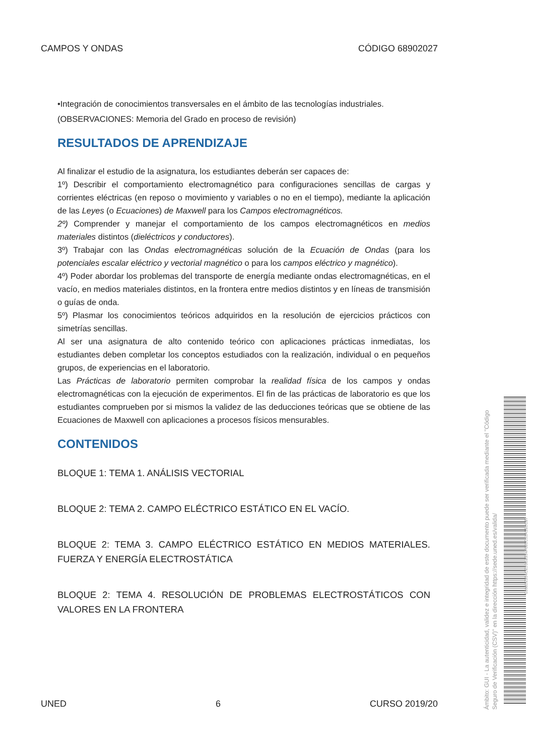CAMPOS Y ONDAS CÓDIGO 68902027
•Integración de conocimientos transversales en el ámbito de las tecnologías industriales.
(OBSERVACIONES: Memoria del Grado en proceso de revisión)
RESULTADOS DE APRENDIZAJE
Al finalizar el estudio de la asignatura, los estudiantes deberán ser capaces de:
1º) Describir el comportamiento electromagnético para configuraciones sencillas de cargas y corrientes eléctricas (en reposo o movimiento y variables o no en el tiempo), mediante la aplicación de las Leyes (o Ecuaciones) de Maxwell para los Campos electromagnéticos.
2º) Comprender y manejar el comportamiento de los campos electromagnéticos en medios materiales distintos (dieléctricos y conductores).
3º) Trabajar con las Ondas electromagnéticas solución de la Ecuación de Ondas (para los potenciales escalar eléctrico y vectorial magnético o para los campos eléctrico y magnético).
4º) Poder abordar los problemas del transporte de energía mediante ondas electromagnéticas, en el vacío, en medios materiales distintos, en la frontera entre medios distintos y en líneas de transmisión o guías de onda.
5º) Plasmar los conocimientos teóricos adquiridos en la resolución de ejercicios prácticos con simetrías sencillas.
Al ser una asignatura de alto contenido teórico con aplicaciones prácticas inmediatas, los estudiantes deben completar los conceptos estudiados con la realización, individual o en pequeños grupos, de experiencias en el laboratorio.
Las Prácticas de laboratorio permiten comprobar la realidad física de los campos y ondas electromagnéticas con la ejecución de experimentos. El fin de las prácticas de laboratorio es que los estudiantes comprueben por si mismos la validez de las deducciones teóricas que se obtiene de las Ecuaciones de Maxwell con aplicaciones a procesos físicos mensurables.
CONTENIDOS
BLOQUE 1: TEMA 1. ANÁLISIS VECTORIAL
BLOQUE 2: TEMA 2. CAMPO ELÉCTRICO ESTÁTICO EN EL VACÍO.
BLOQUE 2: TEMA 3. CAMPO ELÉCTRICO ESTÁTICO EN MEDIOS MATERIALES. FUERZA Y ENERGÍA ELECTROSTÁTICA
BLOQUE 2: TEMA 4. RESOLUCIÓN DE PROBLEMAS ELECTROSTÁTICOS CON VALORES EN LA FRONTERA
UNED 6 CURSO 2019/20
Ámbito: GUI - La autenticidad, validez e integridad de este documento puede ser verificada mediante el "Código Seguro de Verificación (CSV)" en la dirección https://sede.uned.es/valida/
03982E354CE20EB334F081C52A1B2C87